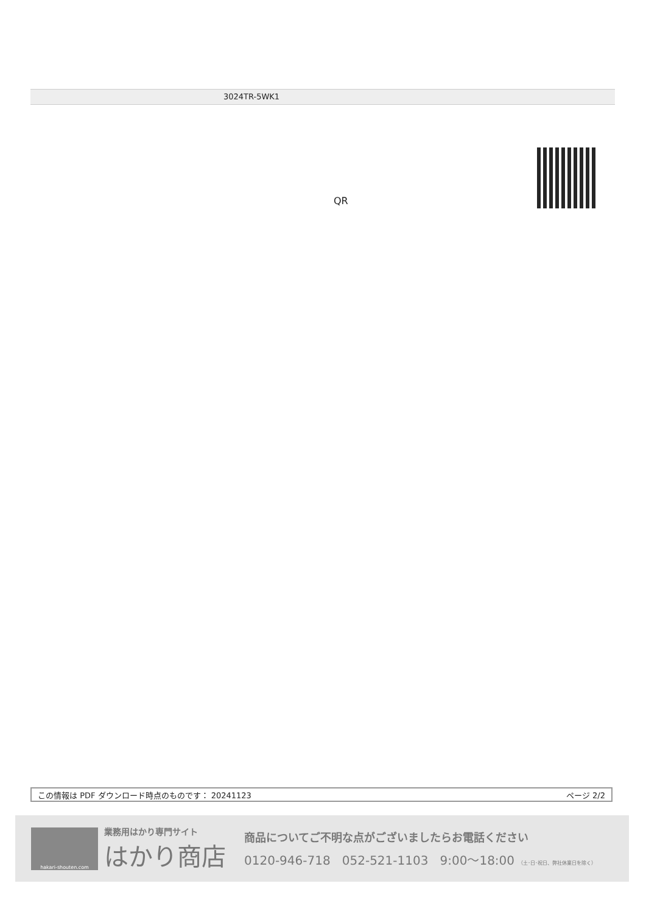3024TR-5WK1
QR
この情報は PDF ダウンロード時点のものです： 20241123 ページ 2/2
hakari-shouten.com
業務用はかり専門サイト
はかり商店
商品についてご不明な点がございましたらお電話ください
0120-946-718 052-521-1103 9:00〜18:00 （土･日･祝日、弊社休業日を除く）